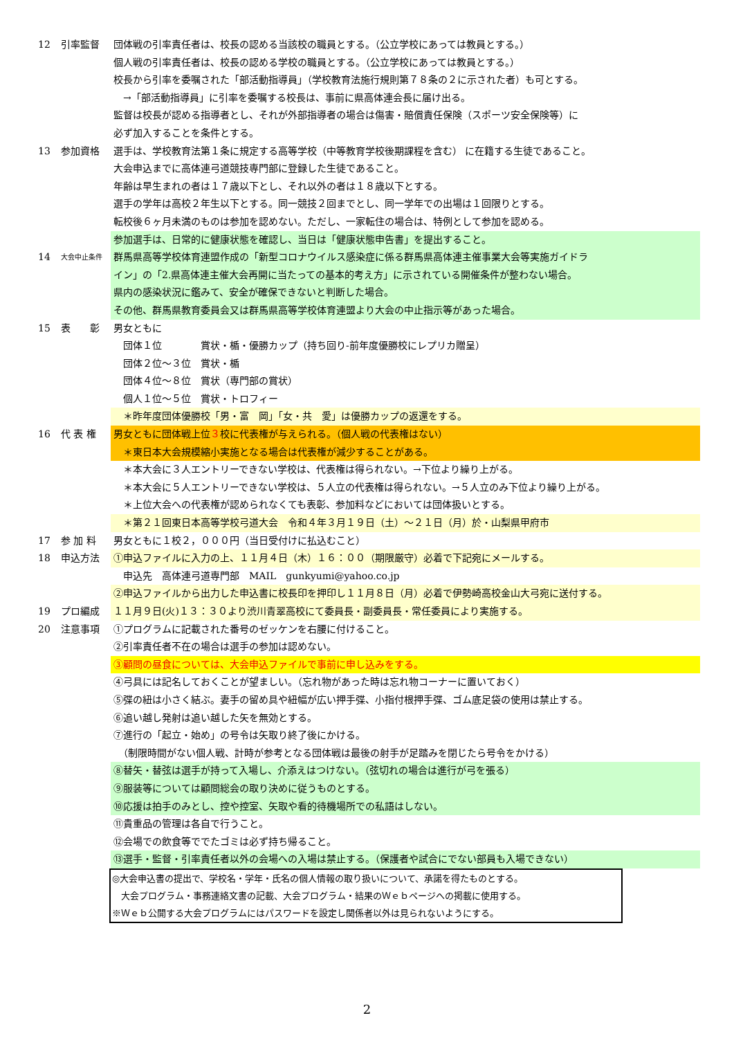12 引率監督 団体戦の引率責任者は、校長の認める当該校の職員とする。（公立学校にあっては教員とする。）
個人戦の引率責任者は、校長の認める学校の職員とする。（公立学校にあっては教員とする。）
校長から引率を委嘱された「部活動指導員」（学校教育法施行規則第７８条の２に示された者）も可とする。
　→「部活動指導員」に引率を委嘱する校長は、事前に県高体連会長に届け出る。
監督は校長が認める指導者とし、それが外部指導者の場合は傷害・賠償責任保険（スポーツ安全保険等）に
必ず加入することを条件とする。
13 参加資格 選手は、学校教育法第１条に規定する高等学校（中等教育学校後期課程を含む） に在籍する生徒であること。
大会申込までに高体連弓道競技専門部に登録した生徒であること。
年齢は早生まれの者は１７歳以下とし、それ以外の者は１８歳以下とする。
選手の学年は高校２年生以下とする。同一競技２回までとし、同一学年での出場は１回限りとする。
転校後６ヶ月未満のものは参加を認めない。ただし、一家転住の場合は、特例として参加を認める。
参加選手は、日常的に健康状態を確認し、当日は「健康状態申告書」を提出すること。
14 大会中止条件 群馬県高等学校体育連盟作成の「新型コロナウイルス感染症に係る群馬県高体連主催事業大会等実施ガイドラ
イン」の「2.県高体連主催大会再開に当たっての基本的考え方」に示されている開催条件が整わない場合。
県内の感染状況に鑑みて、安全が確保できないと判断した場合。
その他、群馬県教育委員会又は群馬県高等学校体育連盟より大会の中止指示等があった場合。
15 表　　彰 男女ともに
　団体１位　　　　賞状・楯・優勝カップ（持ち回り-前年度優勝校にレプリカ贈呈）
　団体２位～３位　賞状・楯
　団体４位～８位　賞状（専門部の賞状）
　個人１位～５位　賞状・トロフィー
　＊昨年度団体優勝校「男・富　岡」「女・共　愛」は優勝カップの返還をする。
16 代 表 権 男女ともに団体戦上位３校に代表権が与えられる。（個人戦の代表権はない）
　＊東日本大会規模縮小実施となる場合は代表権が減少することがある。
　＊本大会に３人エントリーできない学校は、代表権は得られない。→下位より繰り上がる。
　＊本大会に５人エントリーできない学校は、５人立の代表権は得られない。→５人立のみ下位より繰り上がる。
　＊上位大会への代表権が認められなくても表彰、参加料などにおいては団体扱いとする。
　＊第２１回東日本高等学校弓道大会　令和４年３月１９日（土）～２１日（月）於・山梨県甲府市
17 参 加 料 男女ともに１校２，０００円（当日受付けに払込むこと）
18 申込方法 ①申込ファイルに入力の上、１１月４日（木）１６：００（期限厳守）必着で下記宛にメールする。
　申込先　高体連弓道専門部　MAIL　gunkyumi@yahoo.co.jp
②申込ファイルから出力した申込書に校長印を押印し１１月８日（月）必着で伊勢崎高校金山大弓宛に送付する。
19 プロ編成 １１月９日(火)１３：３０より渋川青翠高校にて委員長・副委員長・常任委員により実施する。
20 注意事項 ①プログラムに記載された番号のゼッケンを右腰に付けること。
②引率責任者不在の場合は選手の参加は認めない。
③顧問の昼食については、大会申込ファイルで事前に申し込みをする。
④弓具には記名しておくことが望ましい。（忘れ物があった時は忘れ物コーナーに置いておく）
⑤弽の紐は小さく結ぶ。妻手の留め具や紐幅が広い押手弽、小指付根押手弽、ゴム底足袋の使用は禁止する。
⑥追い越し発射は追い越した矢を無効とする。
⑦進行の「起立・始め」の号令は矢取り終了後にかける。
　（制限時間がない個人戦、計時が参考となる団体戦は最後の射手が足踏みを閉じたら号令をかける）
⑧替矢・替弦は選手が持って入場し、介添えはつけない。（弦切れの場合は進行が弓を張る）
⑨服装等については顧問総会の取り決めに従うものとする。
⑩応援は拍手のみとし、控や控室、矢取や看的待機場所での私語はしない。
⑪貴重品の管理は各自で行うこと。
⑫会場での飲食等ででたゴミは必ず持ち帰ること。
⑬選手・監督・引率責任者以外の会場への入場は禁止する。（保護者や試合にでない部員も入場できない）
◎大会申込書の提出で、学校名・学年・氏名の個人情報の取り扱いについて、承諾を得たものとする。
　大会プログラム・事務連絡文書の記載、大会プログラム・結果のＷｅｂページへの掲載に使用する。
※Ｗｅｂ公開する大会プログラムにはパスワードを設定し関係者以外は見られないようにする。
2